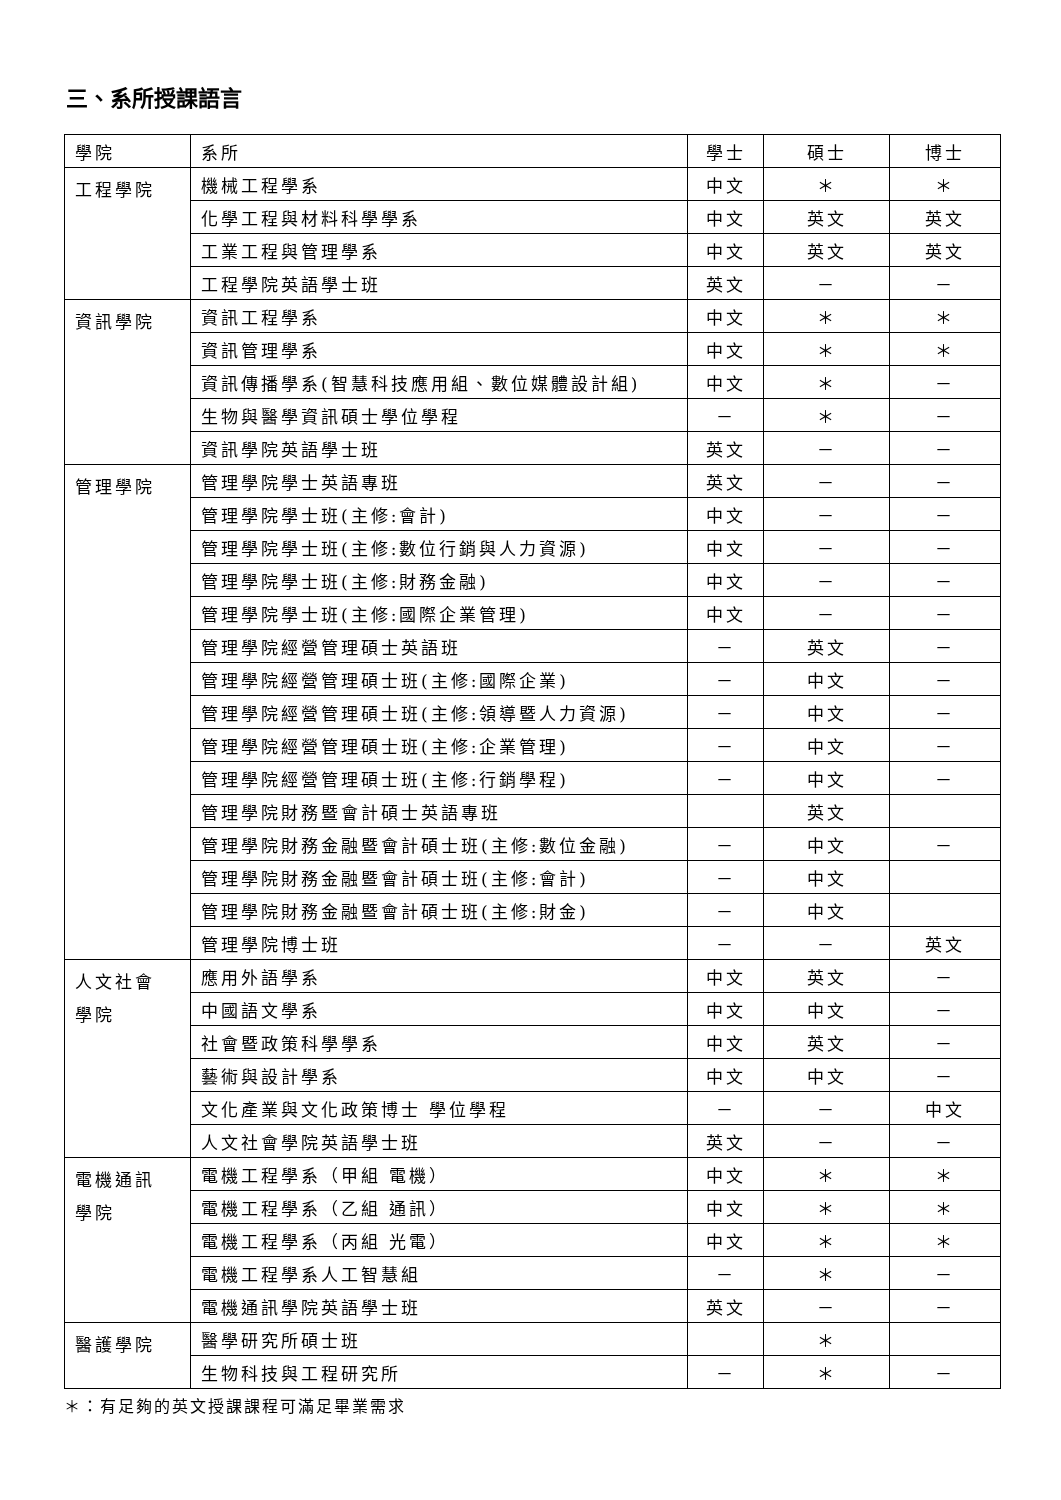三、系所授課語言
| 學院 | 系所 | 學士 | 碩士 | 博士 |
| --- | --- | --- | --- | --- |
| 工程學院 | 機械工程學系 | 中文 | ＊ | ＊ |
| | 化學工程與材料科學學系 | 中文 | 英文 | 英文 |
| | 工業工程與管理學系 | 中文 | 英文 | 英文 |
| | 工程學院英語學士班 | 英文 | － | － |
| 資訊學院 | 資訊工程學系 | 中文 | ＊ | ＊ |
| | 資訊管理學系 | 中文 | ＊ | ＊ |
| | 資訊傳播學系(智慧科技應用組、數位媒體設計組) | 中文 | ＊ | － |
| | 生物與醫學資訊碩士學位學程 | － | ＊ | － |
| | 資訊學院英語學士班 | 英文 | － | － |
| 管理學院 | 管理學院學士英語專班 | 英文 | － | － |
| | 管理學院學士班(主修:會計) | 中文 | － | － |
| | 管理學院學士班(主修:數位行銷與人力資源) | 中文 | － | － |
| | 管理學院學士班(主修:財務金融) | 中文 | － | － |
| | 管理學院學士班(主修:國際企業管理) | 中文 | － | － |
| | 管理學院經營管理碩士英語班 | － | 英文 | － |
| | 管理學院經營管理碩士班(主修:國際企業) | － | 中文 | － |
| | 管理學院經營管理碩士班(主修:領導暨人力資源) | － | 中文 | － |
| | 管理學院經營管理碩士班(主修:企業管理) | － | 中文 | － |
| | 管理學院經營管理碩士班(主修:行銷學程) | － | 中文 | － |
| | 管理學院財務暨會計碩士英語專班 | | 英文 | |
| | 管理學院財務金融暨會計碩士班(主修:數位金融) | － | 中文 | － |
| | 管理學院財務金融暨會計碩士班(主修:會計) | － | 中文 | |
| | 管理學院財務金融暨會計碩士班(主修:財金) | － | 中文 | |
| | 管理學院博士班 | － | － | 英文 |
| 人文社會 學院 | 應用外語學系 | 中文 | 英文 | － |
| | 中國語文學系 | 中文 | 中文 | － |
| | 社會暨政策科學學系 | 中文 | 英文 | － |
| | 藝術與設計學系 | 中文 | 中文 | － |
| | 文化產業與文化政策博士 學位學程 | － | － | 中文 |
| | 人文社會學院英語學士班 | 英文 | － | － |
| 電機通訊 學院 | 電機工程學系（甲組 電機） | 中文 | ＊ | ＊ |
| | 電機工程學系（乙組 通訊） | 中文 | ＊ | ＊ |
| | 電機工程學系（丙組 光電） | 中文 | ＊ | ＊ |
| | 電機工程學系人工智慧組 | － | ＊ | － |
| | 電機通訊學院英語學士班 | 英文 | － | － |
| 醫護學院 | 醫學研究所碩士班 | | ＊ | |
| | 生物科技與工程研究所 | － | ＊ | － |
＊：有足夠的英文授課課程可滿足畢業需求